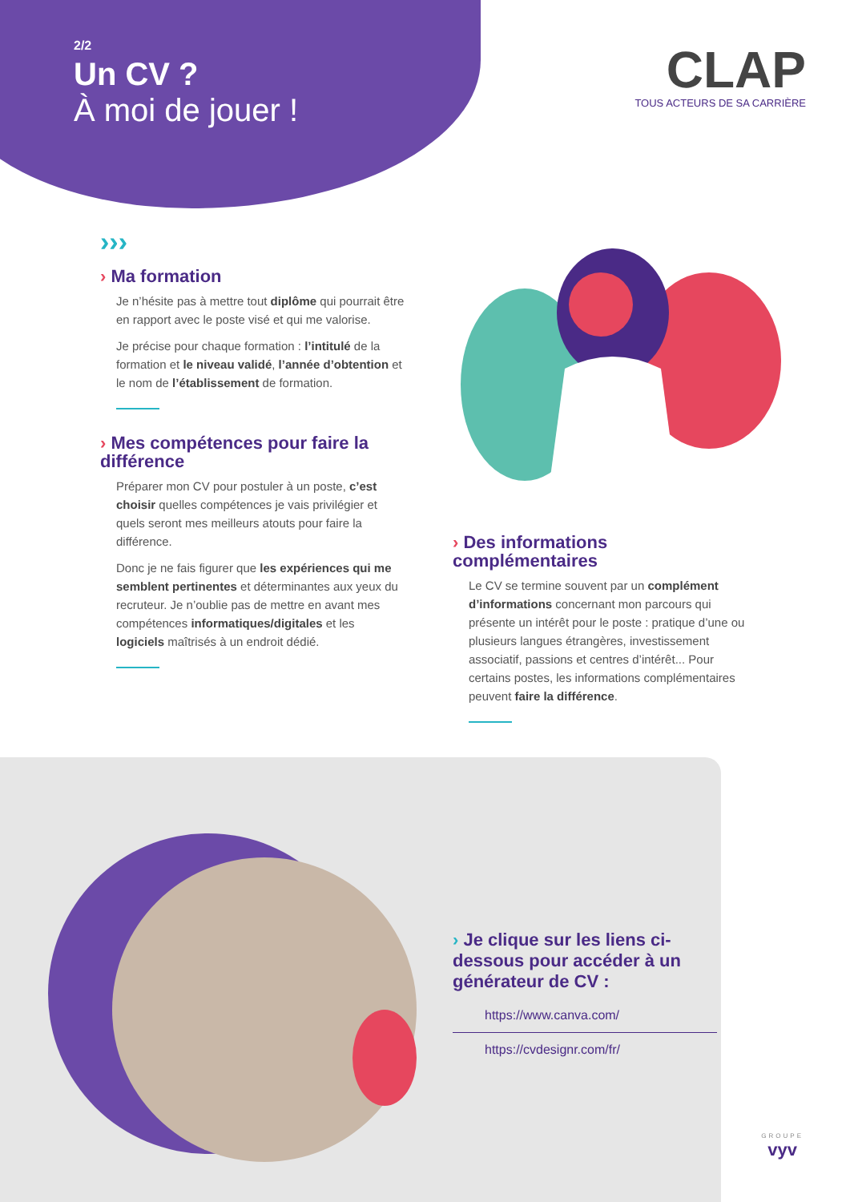2/2
Un CV ?
À moi de jouer !
CLAP
TOUS ACTEURS DE SA CARRIÈRE
›››
› Ma formation
Je n’hésite pas à mettre tout diplôme qui pourrait être en rapport avec le poste visé et qui me valorise.
Je précise pour chaque formation : l’intitulé de la formation et le niveau validé, l’année d’obtention et le nom de l’établissement de formation.
› Mes compétences pour faire la différence
Préparer mon CV pour postuler à un poste, c’est choisir quelles compétences je vais privilégier et quels seront mes meilleurs atouts pour faire la différence.
Donc je ne fais figurer que les expériences qui me semblent pertinentes et déterminantes aux yeux du recruteur. Je n’oublie pas de mettre en avant mes compétences informatiques/digitales et les logiciels maîtrisés à un endroit dédié.
› Des informations complémentaires
Le CV se termine souvent par un complément d’informations concernant mon parcours qui présente un intérêt pour le poste : pratique d’une ou plusieurs langues étrangères, investissement associatif, passions et centres d’intérêt... Pour certains postes, les informations complémentaires peuvent faire la différence.
› Je clique sur les liens ci-dessous pour accéder à un générateur de CV :
https://www.canva.com/
https://cvdesignr.com/fr/
GROUPE
vyv